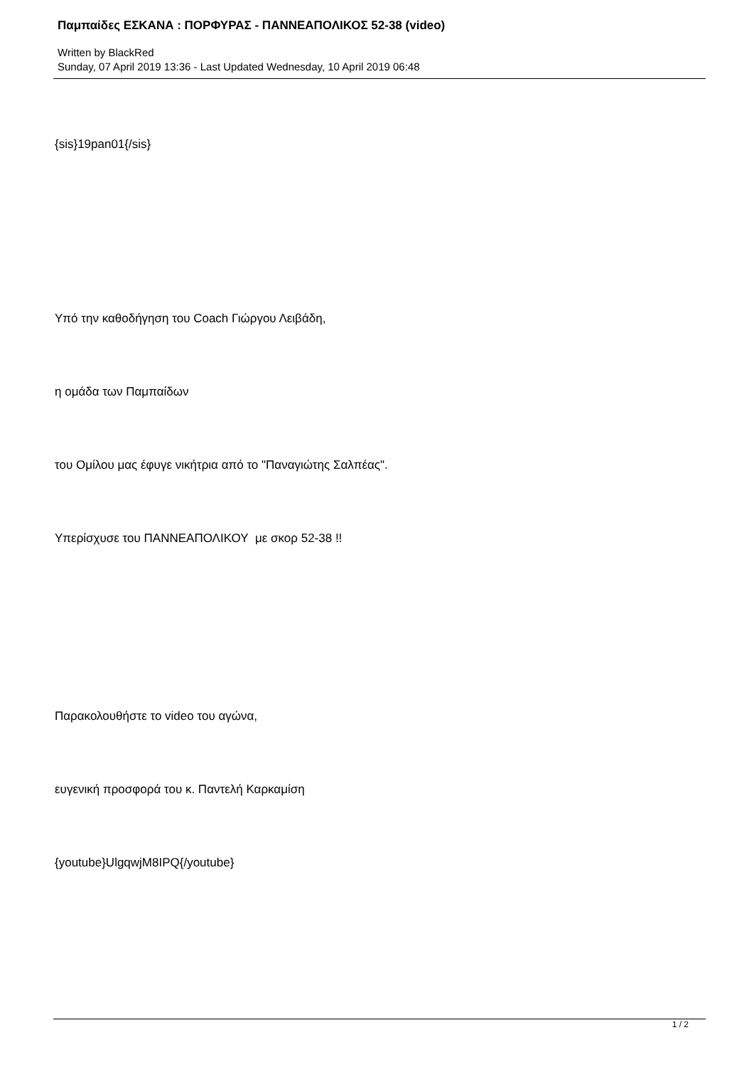Παμπαίδες ΕΣΚΑΝΑ : ΠΟΡΦΥΡΑΣ - ΠΑΝΝΕΑΠΟΛΙΚΟΣ 52-38 (video)
Written by BlackRed
Sunday, 07 April 2019 13:36 - Last Updated Wednesday, 10 April 2019 06:48
{sis}19pan01{/sis}
Υπό την καθοδήγηση του Coach Γιώργου Λειβάδη,
η ομάδα των Παμπαίδων
του Ομίλου μας έφυγε νικήτρια από το "Παναγιώτης Σαλπέας".
Υπερίσχυσε του ΠΑΝΝΕΑΠΟΛΙΚΟΥ με σκορ 52-38 !!
Παρακολουθήστε το video του αγώνα,
ευγενική προσφορά του κ. Παντελή Καρκαμίση
{youtube}UlgqwjM8IPQ{/youtube}
1 / 2